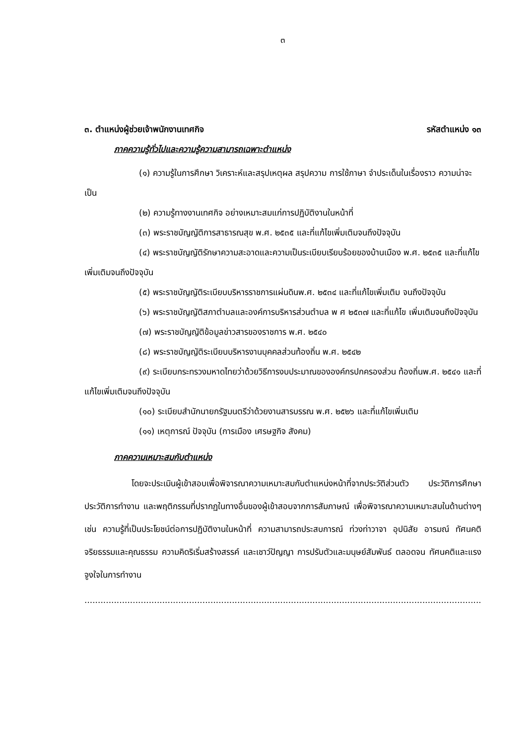๓
๓. ตำแหน่งผู้ช่วยเจ้าพนักงานเทศกิจ รหัสตำแหน่ง ๑๓
ภาคความรู้ทั่วไปและความรู้ความสามารถเฉพาะตำแหน่ง
(๑) ความรู้ในการศึกษา วิเคราะห์และสรุปเหตุผล สรุปความ การใช้ภาษา จำประเด็นในเรื่องราว ความน่าจะเป็น
(๒) ความรู้ทางงานเทศกิจ อย่างเหมาะสมแก่การปฏิบัติงานในหน้าที่
(๓) พระราชบัญญัติการสาธารณสุข พ.ศ. ๒๕๓๕ และที่แก้ไขเพิ่มเติมจนถึงปัจจุบัน
(๔) พระราชบัญญัติรักษาความสะอาดและความเป็นระเบียบเรียบร้อยของบ้านเมือง พ.ศ. ๒๕๓๕ และที่แก้ไขเพิ่มเติมจนถึงปัจจุบัน
(๕) พระราชบัญญัติระเบียบบริหารราชการแผ่นดินพ.ศ. ๒๕๓๔ และที่แก้ไขเพิ่มเติม จนถึงปัจจุบัน
(๖) พระราชบัญญัติสภาตำบลและองค์การบริหารส่วนตำบล พ ศ ๒๕๓๗ และที่แก้ไข เพิ่มเติมจนถึงปัจจุบัน
(๗) พระราชบัญญัติข้อมูลข่าวสารของราชการ พ.ศ. ๒๕๔๐
(๘) พระราชบัญญัติระเบียบบริหารงานบุคคลส่วนท้องถิ่น พ.ศ. ๒๕๔๒
(๙) ระเบียบกระทรวงมหาดไทยว่าด้วยวิธีการงบประมาณขององค์กรปกครองส่วน ท้องถิ่นพ.ศ. ๒๕๔๑ และที่แก้ไขเพิ่มเติมจนถึงปัจจุบัน
(๑๐) ระเบียบสำนักนายกรัฐมนตรีว่าด้วยงานสารบรรณ พ.ศ. ๒๕๒๖ และที่แก้ไขเพิ่มเติม
(๑๑) เหตุการณ์ ปัจจุบัน (การเมือง เศรษฐกิจ สังคม)
ภาคความเหมาะสมกับตำแหน่ง
โดยจะประเมินผู้เข้าสอบเพื่อพิจารณาความเหมาะสมกับตำแหน่งหน้าที่จากประวัติส่วนตัว ประวัติการศึกษา ประวัติการทำงาน และพฤติกรรมที่ปรากฏในทางอื่นของผู้เข้าสอบจากการสัมภาษณ์ เพื่อพิจารณาความเหมาะสมในด้านต่างๆ เช่น ความรู้ที่เป็นประโยชน์ต่อการปฏิบัติงานในหน้าที่ ความสามารถประสบการณ์ ท่วงท่าวาจา อุปนิสัย อารมณ์ ทัศนคติ จริยธรรมและคุณธรรม ความคิดริเริ่มสร้างสรรค์ และเชาว์ปัญญา การปรับตัวและมนุษย์สัมพันธ์ ตลอดจน ทัศนคติและแรงจูงใจในการทำงาน
..................................................................................................................................................................